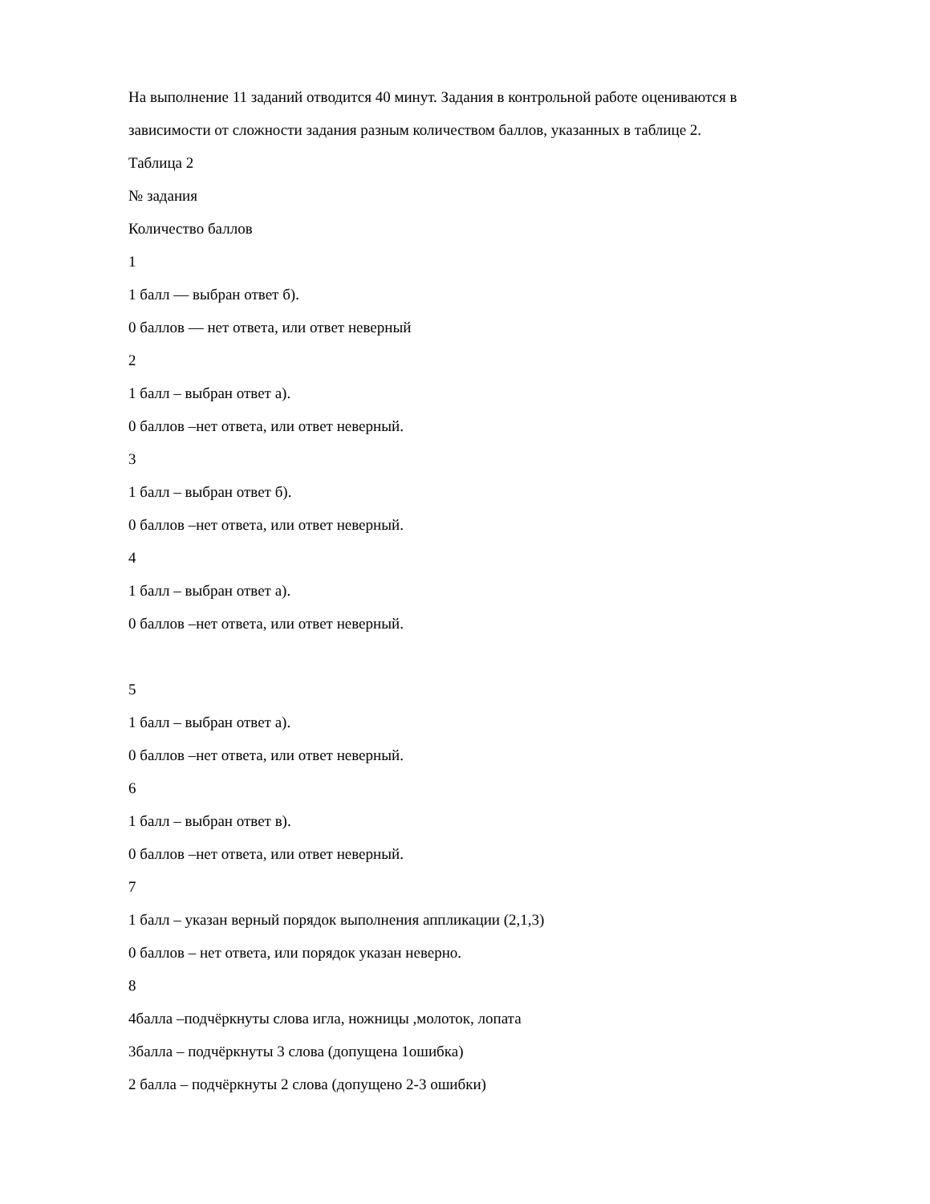На выполнение 11 заданий отводится 40 минут. Задания в контрольной работе оцениваются в
зависимости от сложности задания разным количеством баллов, указанных в таблице 2.
Таблица 2
№ задания
Количество баллов
1
1 балл — выбран ответ б).
0 баллов — нет ответа, или ответ неверный
2
1 балл – выбран ответ а).
0 баллов –нет ответа, или ответ неверный.
3
1 балл – выбран ответ б).
0 баллов –нет ответа, или ответ неверный.
4
1 балл – выбран ответ а).
0 баллов –нет ответа, или ответ неверный.
5
1 балл – выбран ответ а).
0 баллов –нет ответа, или ответ неверный.
6
1 балл – выбран ответ в).
0 баллов –нет ответа, или ответ неверный.
7
1 балл – указан верный порядок выполнения аппликации (2,1,3)
0 баллов – нет ответа, или порядок указан неверно.
8
4балла –подчёркнуты слова игла, ножницы ,молоток, лопата
3балла – подчёркнуты 3 слова (допущена 1ошибка)
2 балла – подчёркнуты 2 слова (допущено 2-3 ошибки)